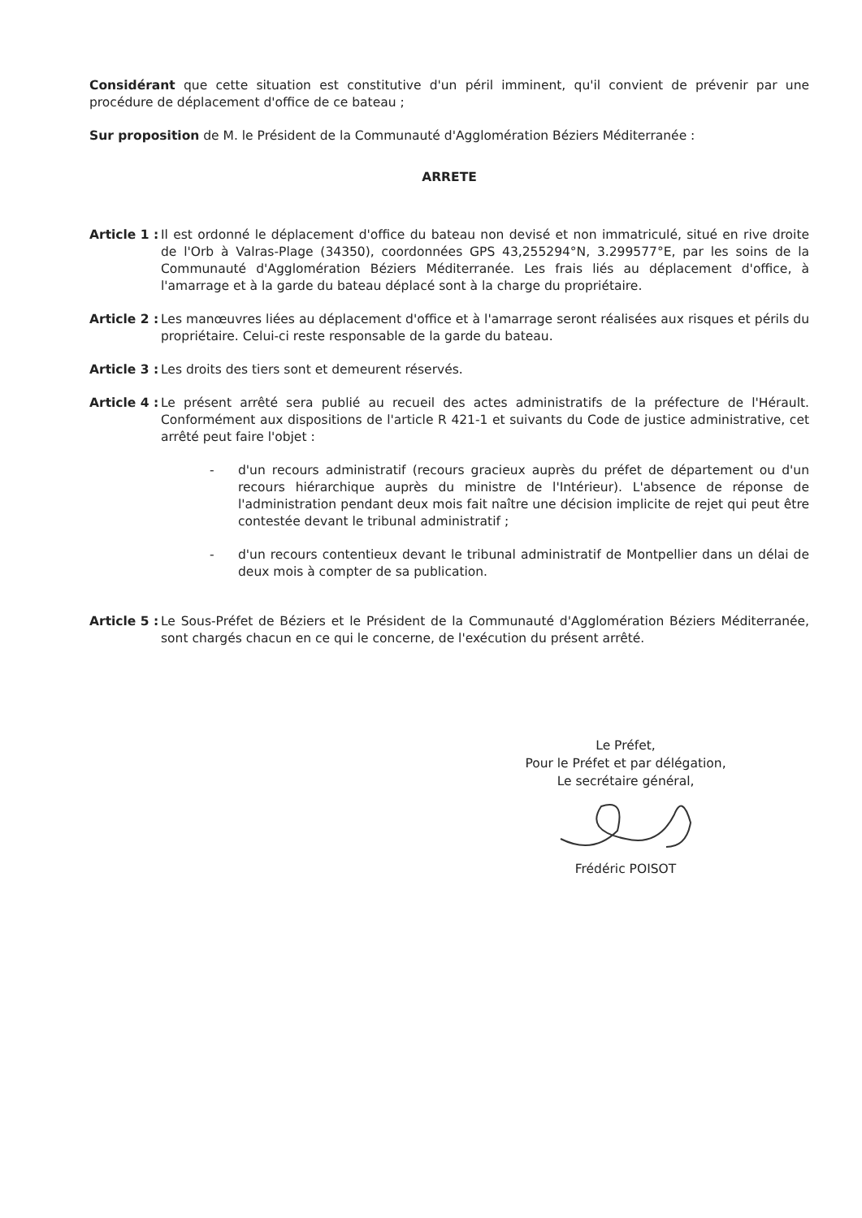Considérant que cette situation est constitutive d'un péril imminent, qu'il convient de prévenir par une procédure de déplacement d'office de ce bateau ;
Sur proposition de M. le Président de la Communauté d'Agglomération Béziers Méditerranée :
ARRETE
Article 1 : Il est ordonné le déplacement d'office du bateau non devisé et non immatriculé, situé en rive droite de l'Orb à Valras-Plage (34350), coordonnées GPS 43,255294°N, 3.299577°E, par les soins de la Communauté d'Agglomération Béziers Méditerranée. Les frais liés au déplacement d'office, à l'amarrage et à la garde du bateau déplacé sont à la charge du propriétaire.
Article 2 : Les manœuvres liées au déplacement d'office et à l'amarrage seront réalisées aux risques et périls du propriétaire. Celui-ci reste responsable de la garde du bateau.
Article 3 : Les droits des tiers sont et demeurent réservés.
Article 4 : Le présent arrêté sera publié au recueil des actes administratifs de la préfecture de l'Hérault. Conformément aux dispositions de l'article R 421-1 et suivants du Code de justice administrative, cet arrêté peut faire l'objet :
- d'un recours administratif (recours gracieux auprès du préfet de département ou d'un recours hiérarchique auprès du ministre de l'Intérieur). L'absence de réponse de l'administration pendant deux mois fait naître une décision implicite de rejet qui peut être contestée devant le tribunal administratif ;
- d'un recours contentieux devant le tribunal administratif de Montpellier dans un délai de deux mois à compter de sa publication.
Article 5 : Le Sous-Préfet de Béziers et le Président de la Communauté d'Agglomération Béziers Méditerranée, sont chargés chacun en ce qui le concerne, de l'exécution du présent arrêté.
Le Préfet,
Pour le Préfet et par délégation,
Le secrétaire général,
Frédéric POISOT